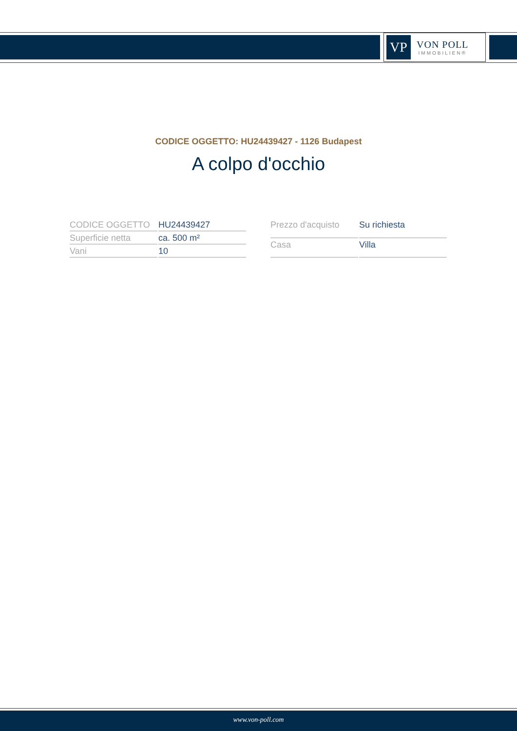VP
VON POLL
IMMOBILIEN®
CODICE OGGETTO: HU24439427 - 1126 Budapest
A colpo d'occhio
| CODICE OGGETTO | HU24439427 |
| Superficie netta | ca. 500 m² |
| Vani | 10 |
| Prezzo d'acquisto | Su richiesta |
| Casa | Villa |
www.von-poll.com